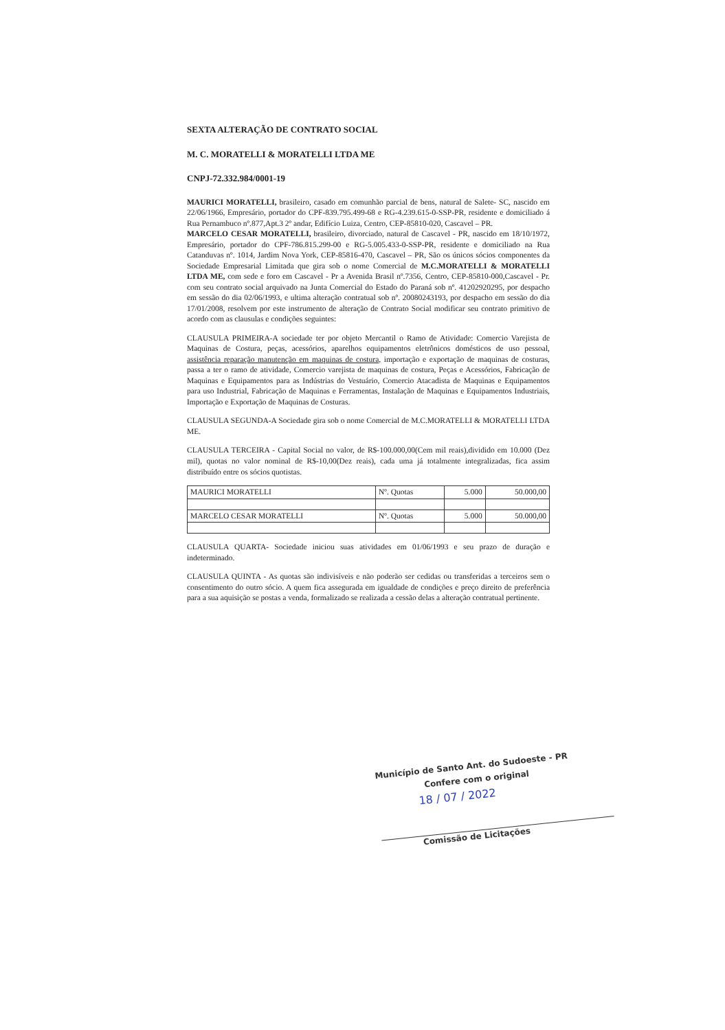SEXTA ALTERAÇÃO DE CONTRATO SOCIAL
M. C. MORATELLI & MORATELLI LTDA ME
CNPJ-72.332.984/0001-19
MAURICI MORATELLI, brasileiro, casado em comunhão parcial de bens, natural de Salete- SC, nascido em 22/06/1966, Empresário, portador do CPF-839.795.499-68 e RG-4.239.615-0-SSP-PR, residente e domiciliado á Rua Pernambuco nº.877,Apt.3 2º andar, Edifício Luiza, Centro, CEP-85810-020, Cascavel – PR.
MARCELO CESAR MORATELLI, brasileiro, divorciado, natural de Cascavel - PR, nascido em 18/10/1972, Empresário, portador do CPF-786.815.299-00 e RG-5.005.433-0-SSP-PR, residente e domiciliado na Rua Catanduvas nº. 1014, Jardim Nova York, CEP-85816-470, Cascavel – PR, São os únicos sócios componentes da Sociedade Empresarial Limitada que gira sob o nome Comercial de M.C.MORATELLI & MORATELLI LTDA ME, com sede e foro em Cascavel - Pr a Avenida Brasil nº.7356, Centro, CEP-85810-000,Cascavel - Pr. com seu contrato social arquivado na Junta Comercial do Estado do Paraná sob nº. 41202920295, por despacho em sessão do dia 02/06/1993, e ultima alteração contratual sob nº. 20080243193, por despacho em sessão do dia 17/01/2008, resolvem por este instrumento de alteração de Contrato Social modificar seu contrato primitivo de acordo com as clausulas e condições seguintes:
CLAUSULA PRIMEIRA-A sociedade ter por objeto Mercantil o Ramo de Atividade: Comercio Varejista de Maquinas de Costura, peças, acessórios, aparelhos equipamentos eletrônicos domésticos de uso pessoal, assistência reparação manutenção em maquinas de costura, importação e exportação de maquinas de costuras, passa a ter o ramo de atividade, Comercio varejista de maquinas de costura, Peças e Acessórios, Fabricação de Maquinas e Equipamentos para as Indústrias do Vestuário, Comercio Atacadista de Maquinas e Equipamentos para uso Industrial, Fabricação de Maquinas e Ferramentas, Instalação de Maquinas e Equipamentos Industriais, Importação e Exportação de Maquinas de Costuras.
CLAUSULA SEGUNDA-A Sociedade gira sob o nome Comercial de M.C.MORATELLI & MORATELLI LTDA ME.
CLAUSULA TERCEIRA - Capital Social no valor, de R$-100.000,00(Cem mil reais),dividido em 10.000 (Dez mil), quotas no valor nominal de R$-10,00(Dez reais), cada uma já totalmente integralizadas, fica assim distribuído entre os sócios quotistas.
| MAURICI MORATELLI | Nº. Quotas | 5.000 | 50.000,00 |
| MARCELO CESAR MORATELLI | Nº. Quotas | 5.000 | 50.000,00 |
CLAUSULA QUARTA- Sociedade iniciou suas atividades em 01/06/1993 e seu prazo de duração e indeterminado.
CLAUSULA QUINTA - As quotas são indivisíveis e não poderão ser cedidas ou transferidas a terceiros sem o consentimento do outro sócio. A quem fica assegurada em igualdade de condições e preço direito de preferência para a sua aquisição se postas a venda, formalizado se realizada a cessão delas a alteração contratual pertinente.
Município de Santo Ant. do Sudoeste - PR
Confere com o original
18 / 07 / 2022
Comissão de Licitações